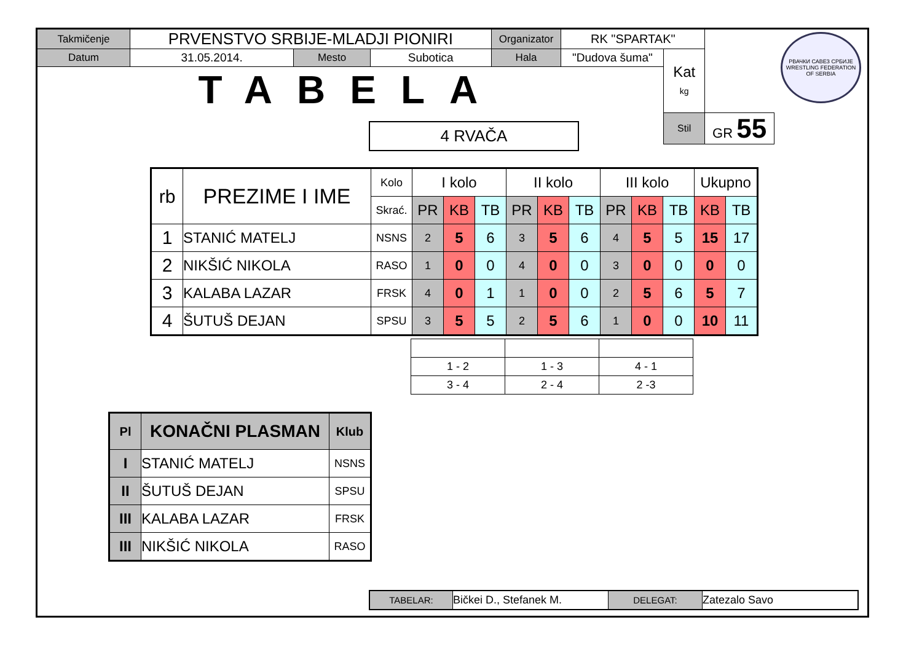| Takmičenje | PRVENSTVO SRBIJE-MLADJI PIONIRI | | | Organizator | RK "SPARTAK" | | |
| Datum | 31.05.2014. | Mesto | Subotica | Hala | "Dudova šuma" | Kat kg | |
| TABELA | | | | | | | |
| | | | | | | Stil | GR 55 |
РВАЧКИ САВЕЗ СРБИЈЕ
WRESTLING FEDERATION OF SERBIA
4 RVAČA
| rb | PREZIME I IME | Kolo | I kolo | | | II kolo | | | III kolo | | | Ukupno | |
| | | Skrać. | PR | KB | TB | PR | KB | TB | PR | KB | TB | KB | TB |
| 1 | STANIĆ MATELJ | NSNS | 2 | 5 | 6 | 3 | 5 | 6 | 4 | 5 | 5 | 15 | 17 |
| 2 | NIKŠIĆ NIKOLA | RASO | 1 | 0 | 0 | 4 | 0 | 0 | 3 | 0 | 0 | 0 | 0 |
| 3 | KALABA LAZAR | FRSK | 4 | 0 | 1 | 1 | 0 | 0 | 2 | 5 | 6 | 5 | 7 |
| 4 | ŠUTUŠ DEJAN | SPSU | 3 | 5 | 5 | 2 | 5 | 6 | 1 | 0 | 0 | 10 | 11 |
| 1 - 2 | 1 - 3 | 4 - 1 |
| 3 - 4 | 2 - 4 | 2 -3 |
| Pl | KONAČNI PLASMAN | Klub |
| I | STANIĆ MATELJ | NSNS |
| II | ŠUTUŠ DEJAN | SPSU |
| III | KALABA LAZAR | FRSK |
| III | NIKŠIĆ NIKOLA | RASO |
| TABELAR: | Bičkei D., Stefanek M. | DELEGAT: | Zatezalo Savo |